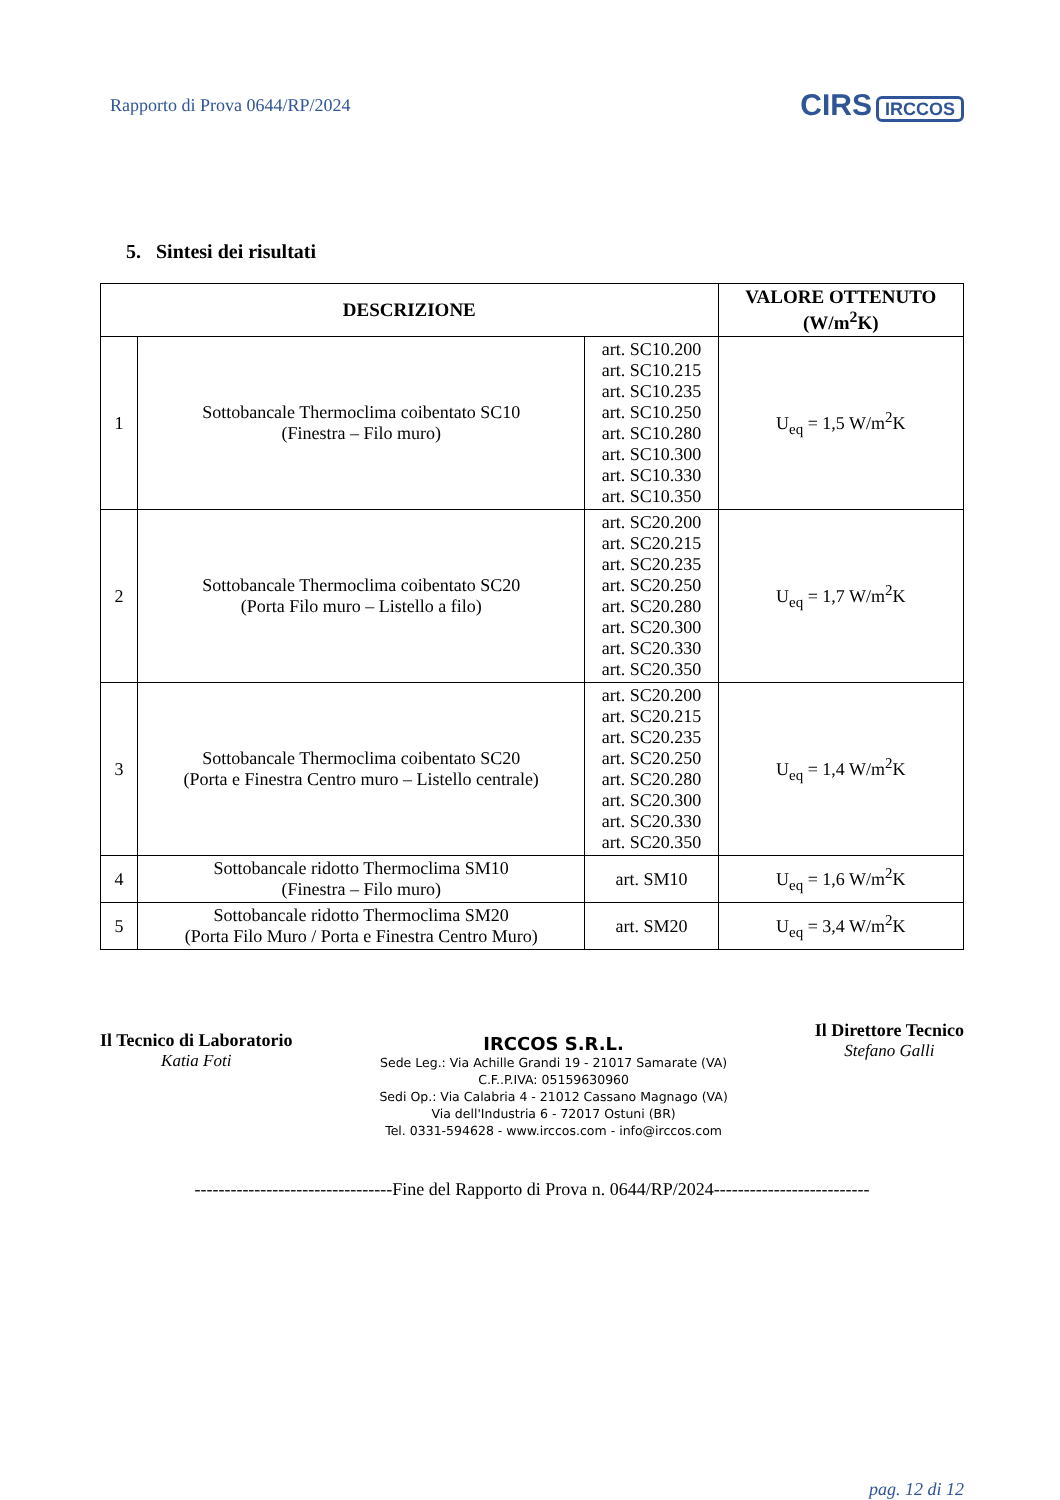Rapporto di Prova 0644/RP/2024
CIRS IRCCOS
5. Sintesi dei risultati
| DESCRIZIONE | | | VALORE OTTENUTO (W/m<sup>2</sup>K) |
| --- | --- | --- | --- |
| 1 | Sottobancale Thermoclima coibentato SC10 (Finestra – Filo muro) | art. SC10.200 art. SC10.215 art. SC10.235 art. SC10.250 art. SC10.280 art. SC10.300 art. SC10.330 art. SC10.350 | U<sub>eq</sub> = 1,5 W/m<sup>2</sup>K |
| 2 | Sottobancale Thermoclima coibentato SC20 (Porta Filo muro – Listello a filo) | art. SC20.200 art. SC20.215 art. SC20.235 art. SC20.250 art. SC20.280 art. SC20.300 art. SC20.330 art. SC20.350 | U<sub>eq</sub> = 1,7 W/m<sup>2</sup>K |
| 3 | Sottobancale Thermoclima coibentato SC20 (Porta e Finestra Centro muro – Listello centrale) | art. SC20.200 art. SC20.215 art. SC20.235 art. SC20.250 art. SC20.280 art. SC20.300 art. SC20.330 art. SC20.350 | U<sub>eq</sub> = 1,4 W/m<sup>2</sup>K |
| 4 | Sottobancale ridotto Thermoclima SM10 (Finestra – Filo muro) | art. SM10 | U<sub>eq</sub> = 1,6 W/m<sup>2</sup>K |
| 5 | Sottobancale ridotto Thermoclima SM20 (Porta Filo Muro / Porta e Finestra Centro Muro) | art. SM20 | U<sub>eq</sub> = 3,4 W/m<sup>2</sup>K |
Il Tecnico di Laboratorio
Katia Foti
IRCCOS S.R.L.
Sede Leg.: Via Achille Grandi 19 - 21017 Samarate (VA)
C.F..P.IVA: 05159630960
Sedi Op.: Via Calabria 4 - 21012 Cassano Magnago (VA)
Via dell'Industria 6 - 72017 Ostuni (BR)
Tel. 0331-594628 - www.irccos.com - info@irccos.com
Il Direttore Tecnico
Stefano Galli
---------------------------------Fine del Rapporto di Prova n. 0644/RP/2024--------------------------
pag. 12 di 12